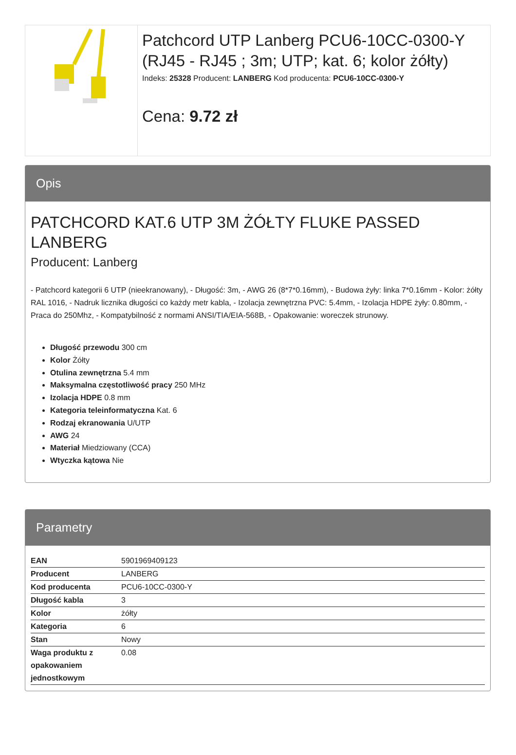Patchcord UTP Lanberg PCU6-10CC-0300-Y (RJ45 - RJ45 ; 3m; UTP; kat. 6; kolor żółty)
Indeks: 25328 Producent: LANBERG Kod producenta: PCU6-10CC-0300-Y
Cena: 9.72 zł
Opis
PATCHCORD KAT.6 UTP 3M ŻÓŁTY FLUKE PASSED LANBERG
Producent: Lanberg
- Patchcord kategorii 6 UTP (nieekranowany), - Długość: 3m, - AWG 26 (8*7*0.16mm), - Budowa żyły: linka 7*0.16mm - Kolor: żółty RAL 1016, - Nadruk licznika długości co każdy metr kabla, - Izolacja zewnętrzna PVC: 5.4mm, - Izolacja HDPE żyły: 0.80mm, - Praca do 250Mhz, - Kompatybilność z normami ANSI/TIA/EIA-568B, - Opakowanie: woreczek strunowy.
Długość przewodu 300 cm
Kolor Żółty
Otulina zewnętrzna 5.4 mm
Maksymalna częstotliwość pracy 250 MHz
Izolacja HDPE 0.8 mm
Kategoria teleinformatyczna Kat. 6
Rodzaj ekranowania U/UTP
AWG 24
Materiał Miedziowany (CCA)
Wtyczka kątowa Nie
Parametry
| EAN | 5901969409123 |
| Producent | LANBERG |
| Kod producenta | PCU6-10CC-0300-Y |
| Długość kabla | 3 |
| Kolor | żółty |
| Kategoria | 6 |
| Stan | Nowy |
| Waga produktu z opakowaniem jednostkowym | 0.08 |